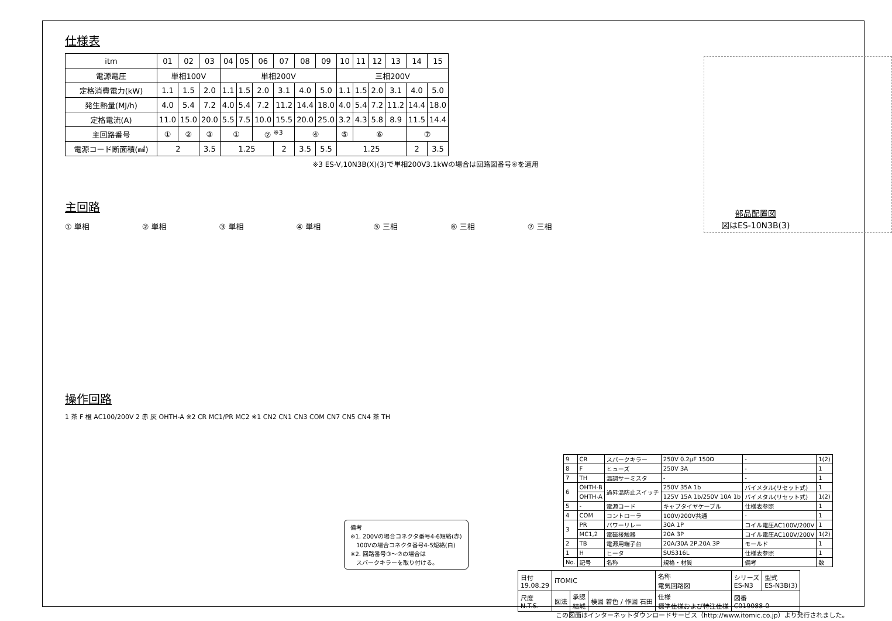仕様表
| itm | 01 | 02 | 03 | 04 | 05 | 06 | 07 | 08 | 09 | 10 | 11 | 12 | 13 | 14 | 15 |
| 電源電圧 | 単相100V | | | 単相200V | | | | | | 三相200V | | | | | |
| 定格消費電力(kW) | 1.1 | 1.5 | 2.0 | 1.1 | 1.5 | 2.0 | 3.1 | 4.0 | 5.0 | 1.1 | 1.5 | 2.0 | 3.1 | 4.0 | 5.0 |
| 発生熱量(MJ/h) | 4.0 | 5.4 | 7.2 | 4.0 | 5.4 | 7.2 | 11.2 | 14.4 | 18.0 | 4.0 | 5.4 | 7.2 | 11.2 | 14.4 | 18.0 |
| 定格電流(A) | 11.0 | 15.0 | 20.0 | 5.5 | 7.5 | 10.0 | 15.5 | 20.0 | 25.0 | 3.2 | 4.3 | 5.8 | 8.9 | 11.5 | 14.4 |
| 主回路番号 | ① | ② | ③ | ① | | ② <sup>※3</sup> | | ④ | | ⑤ | ⑥ | | | ⑦ | |
| 電源コード断面積(㎟) | 2 | | 3.5 | 1.25 | | | 2 | 3.5 | 5.5 | 1.25 | | | | 2 | 3.5 |
※3 ES-V,10N3B(X)(3)で単相200V3.1kWの場合は回路図番号④を適用
主回路
① 単相 ② 単相 ③ 単相 ④ 単相 ⑤ 三相 ⑥ 三相 ⑦ 三相
操作回路
1 茶 F 橙 AC100/200V 2 赤 灰 OHTH-A ※2 CR MC1/PR MC2 ※1 CN2 CN1 CN3 COM CN7 CN5 CN4 茶 TH
部品配置図
図はES-10N3B(3)
備考
※1. 200Vの場合コネクタ番号4-6短絡(赤)
　100Vの場合コネクタ番号4-5短絡(白)
※2. 回路番号③～⑦の場合は
　スパークキラーを取り付ける。
| 9 | CR | スパークキラー | 250V 0.2μF 150Ω | - | 1(2) |
| 8 | F | ヒューズ | 250V 3A | - | 1 |
| 7 | TH | 温調サーミスタ | - | - | 1 |
| 6 | OHTH-B | 過昇温防止スイッチ | 250V 35A 1b | バイメタル(リセット式) | 1 |
| | OHTH-A | | 125V 15A 1b/250V 10A 1b | バイメタル(リセット式) | 1(2) |
| 5 | - | 電源コード | キャブタイヤケーブル | 仕様表参照 | 1 |
| 4 | COM | コントローラ | 100V/200V共通 | - | 1 |
| 3 | PR | パワーリレー | 30A 1P | コイル電圧AC100V/200V | 1 |
| | MC1,2 | 電磁接触器 | 20A 3P | コイル電圧AC100V/200V | 1(2) |
| 2 | TB | 電源用端子台 | 20A/30A 2P,20A 3P | モールド | 1 |
| 1 | H | ヒータ | SUS316L | 仕様表参照 | 1 |
| No. | 記号 | 名称 | 規格・材質 | 備考 | 数 |
| 日付 19.08.29 | iTOMIC | | | 名称 電気回路図 | シリーズ ES-N3 | 型式 ES-N3B(3) |
| 尺度 N.T.S. | 図法 | 承認 結城 | 検図 若色 / 作図 石田 | 仕様 標準仕様および特注仕様 | 図番 C019088-0 | |
この図面はインターネットダウンロードサービス（http://www.itomic.co.jp）より発行されました。